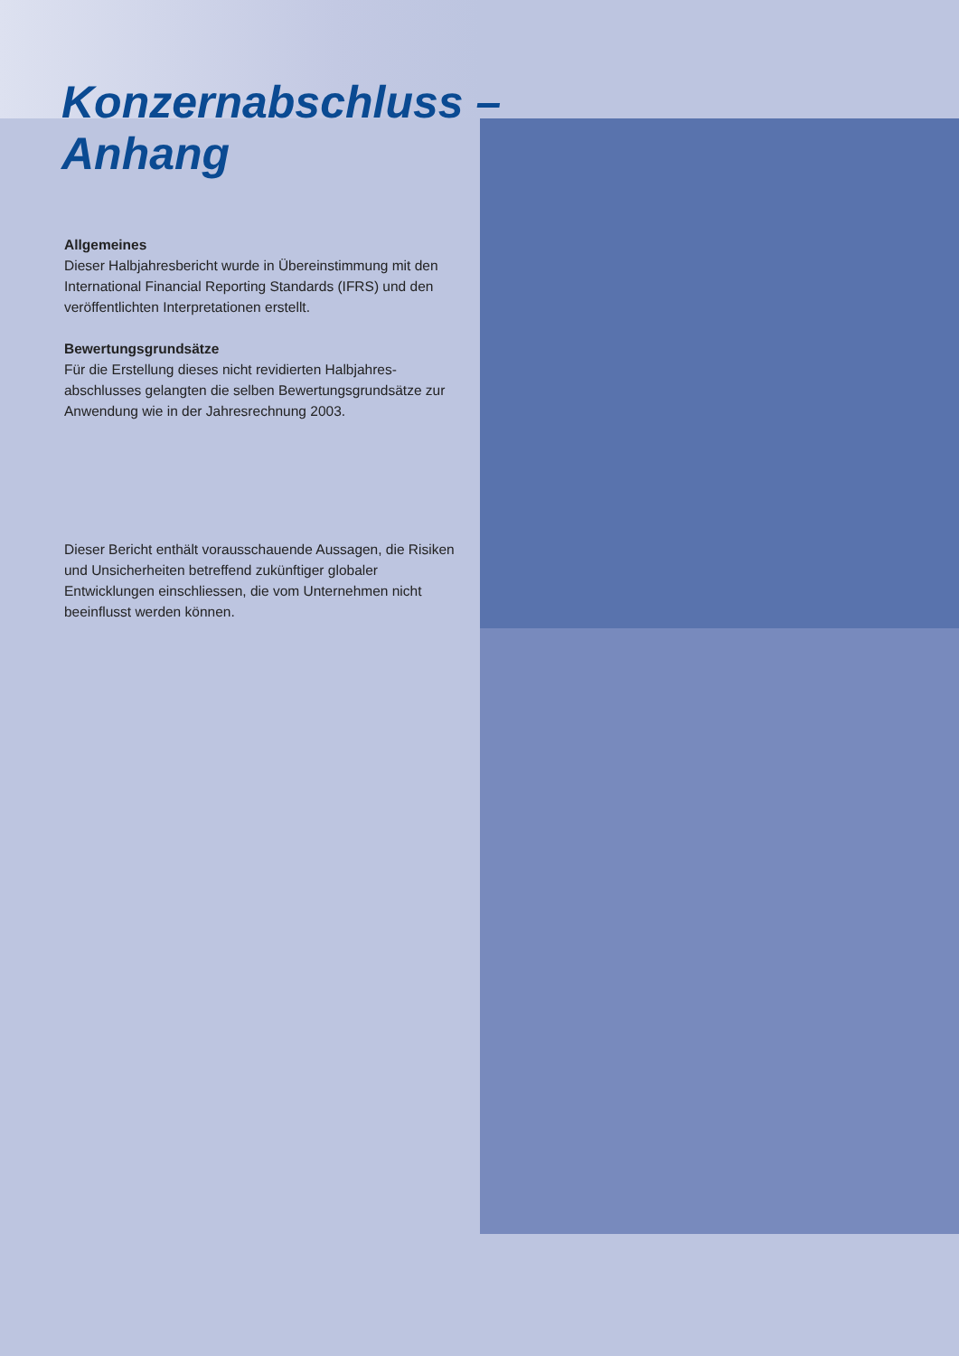Konzernabschluss –
Anhang
Allgemeines
Dieser Halbjahresbericht wurde in Übereinstimmung mit den International Financial Reporting Standards (IFRS) und den veröffentlichten Interpretationen erstellt.
Bewertungsgrundsätze
Für die Erstellung dieses nicht revidierten Halbjahres-abschlusses gelangten die selben Bewertungsgrundsätze zur Anwendung wie in der Jahresrechnung 2003.
Dieser Bericht enthält vorausschauende Aussagen, die Risiken und Unsicherheiten betreffend zukünftiger globaler Entwicklungen einschliessen, die vom Unternehmen nicht beeinflusst werden können.